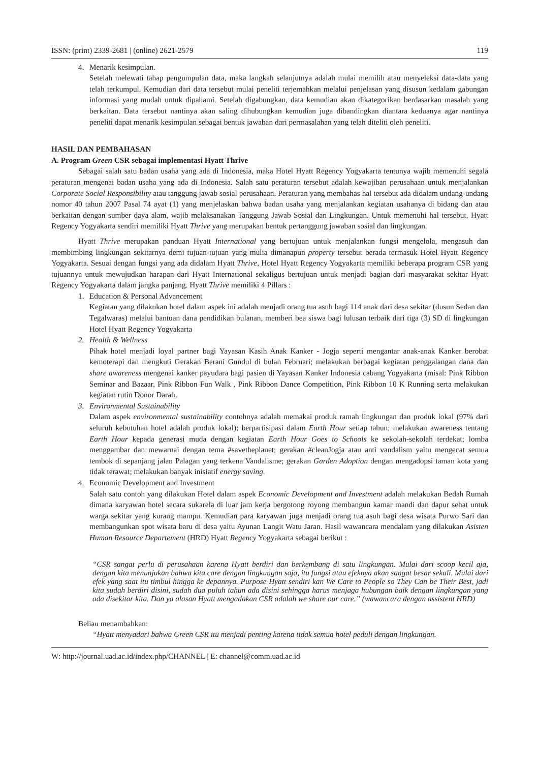ISSN: (print) 2339-2681 | (online) 2621-2579 119
4. Menarik kesimpulan.
Setelah melewati tahap pengumpulan data, maka langkah selanjutnya adalah mulai memilih atau menyeleksi data-data yang telah terkumpul. Kemudian dari data tersebut mulai peneliti terjemahkan melalui penjelasan yang disusun kedalam gabungan informasi yang mudah untuk dipahami. Setelah digabungkan, data kemudian akan dikategorikan berdasarkan masalah yang berkaitan. Data tersebut nantinya akan saling dihubungkan kemudian juga dibandingkan diantara keduanya agar nantinya peneliti dapat menarik kesimpulan sebagai bentuk jawaban dari permasalahan yang telah diteliti oleh peneliti.
HASIL DAN PEMBAHASAN
A. Program Green CSR sebagai implementasi Hyatt Thrive
Sebagai salah satu badan usaha yang ada di Indonesia, maka Hotel Hyatt Regency Yogyakarta tentunya wajib memenuhi segala peraturan mengenai badan usaha yang ada di Indonesia. Salah satu peraturan tersebut adalah kewajiban perusahaan untuk menjalankan Corporate Social Responsibility atau tanggung jawab sosial perusahaan. Peraturan yang membahas hal tersebut ada didalam undang-undang nomor 40 tahun 2007 Pasal 74 ayat (1) yang menjelaskan bahwa badan usaha yang menjalankan kegiatan usahanya di bidang dan atau berkaitan dengan sumber daya alam, wajib melaksanakan Tanggung Jawab Sosial dan Lingkungan. Untuk memenuhi hal tersebut, Hyatt Regency Yogyakarta sendiri memiliki Hyatt Thrive yang merupakan bentuk pertanggung jawaban sosial dan lingkungan.
Hyatt Thrive merupakan panduan Hyatt International yang bertujuan untuk menjalankan fungsi mengelola, mengasuh dan membimbing lingkungan sekitarnya demi tujuan-tujuan yang mulia dimanapun property tersebut berada termasuk Hotel Hyatt Regency Yogyakarta. Sesuai dengan fungsi yang ada didalam Hyatt Thrive, Hotel Hyatt Regency Yogyakarta memiliki beberapa program CSR yang tujuannya untuk mewujudkan harapan dari Hyatt International sekaligus bertujuan untuk menjadi bagian dari masyarakat sekitar Hyatt Regency Yogyakarta dalam jangka panjang. Hyatt Thrive memiliki 4 Pillars :
1. Education & Personal Advancement
Kegiatan yang dilakukan hotel dalam aspek ini adalah menjadi orang tua asuh bagi 114 anak dari desa sekitar (dusun Sedan dan Tegalwaras) melalui bantuan dana pendidikan bulanan, memberi bea siswa bagi lulusan terbaik dari tiga (3) SD di lingkungan Hotel Hyatt Regency Yogyakarta
2. Health & Wellness
Pihak hotel menjadi loyal partner bagi Yayasan Kasih Anak Kanker - Jogja seperti mengantar anak-anak Kanker berobat kemoterapi dan mengkuti Gerakan Berani Gundul di bulan Februari; melakukan berbagai kegiatan penggalangan dana dan share awareness mengenai kanker payudara bagi pasien di Yayasan Kanker Indonesia cabang Yogyakarta (misal: Pink Ribbon Seminar and Bazaar, Pink Ribbon Fun Walk , Pink Ribbon Dance Competition, Pink Ribbon 10 K Running serta melakukan kegiatan rutin Donor Darah.
3. Environmental Sustainability
Dalam aspek environmental sustainability contohnya adalah memakai produk ramah lingkungan dan produk lokal (97% dari seluruh kebutuhan hotel adalah produk lokal); berpartisipasi dalam Earth Hour setiap tahun; melakukan awareness tentang Earth Hour kepada generasi muda dengan kegiatan Earth Hour Goes to Schools ke sekolah-sekolah terdekat; lomba menggambar dan mewarnai dengan tema #savetheplanet; gerakan #cleanJogja atau anti vandalism yaitu mengecat semua tembok di sepanjang jalan Palagan yang terkena Vandalisme; gerakan Garden Adoption dengan mengadopsi taman kota yang tidak terawat; melakukan banyak inisiatif energy saving.
4. Economic Development and Investment
Salah satu contoh yang dilakukan Hotel dalam aspek Economic Development and Investment adalah melakukan Bedah Rumah dimana karyawan hotel secara sukarela di luar jam kerja bergotong royong membangun kamar mandi dan dapur sehat untuk warga sekitar yang kurang mampu. Kemudian para karyawan juga menjadi orang tua asuh bagi desa wisata Purwo Sari dan membangunkan spot wisata baru di desa yaitu Ayunan Langit Watu Jaran. Hasil wawancara mendalam yang dilakukan Asisten Human Resource Departement (HRD) Hyatt Regency Yogyakarta sebagai berikut :
“CSR sangat perlu di perusahaan karena Hyatt berdiri dan berkembang di satu lingkungan. Mulai dari scoop kecil aja, dengan kita menunjukan bahwa kita care dengan lingkungan saja, itu fungsi atau efeknya akan sangat besar sekali. Mulai dari efek yang saat itu timbul hingga ke depannya. Purpose Hyatt sendiri kan We Care to People so They Can be Their Best, jadi kita sudah berdiri disini, sudah dua puluh tahun ada disini sehingga harus menjaga hubungan baik dengan lingkungan yang ada disekitar kita. Dan ya alasan Hyatt mengadakan CSR adalah we share our care.” (wawancara dengan assistent HRD)
Beliau menambahkan:
“Hyatt menyadari bahwa Green CSR itu menjadi penting karena tidak semua hotel peduli dengan lingkungan.
W: http://journal.uad.ac.id/index.php/CHANNEL | E: channel@comm.uad.ac.id